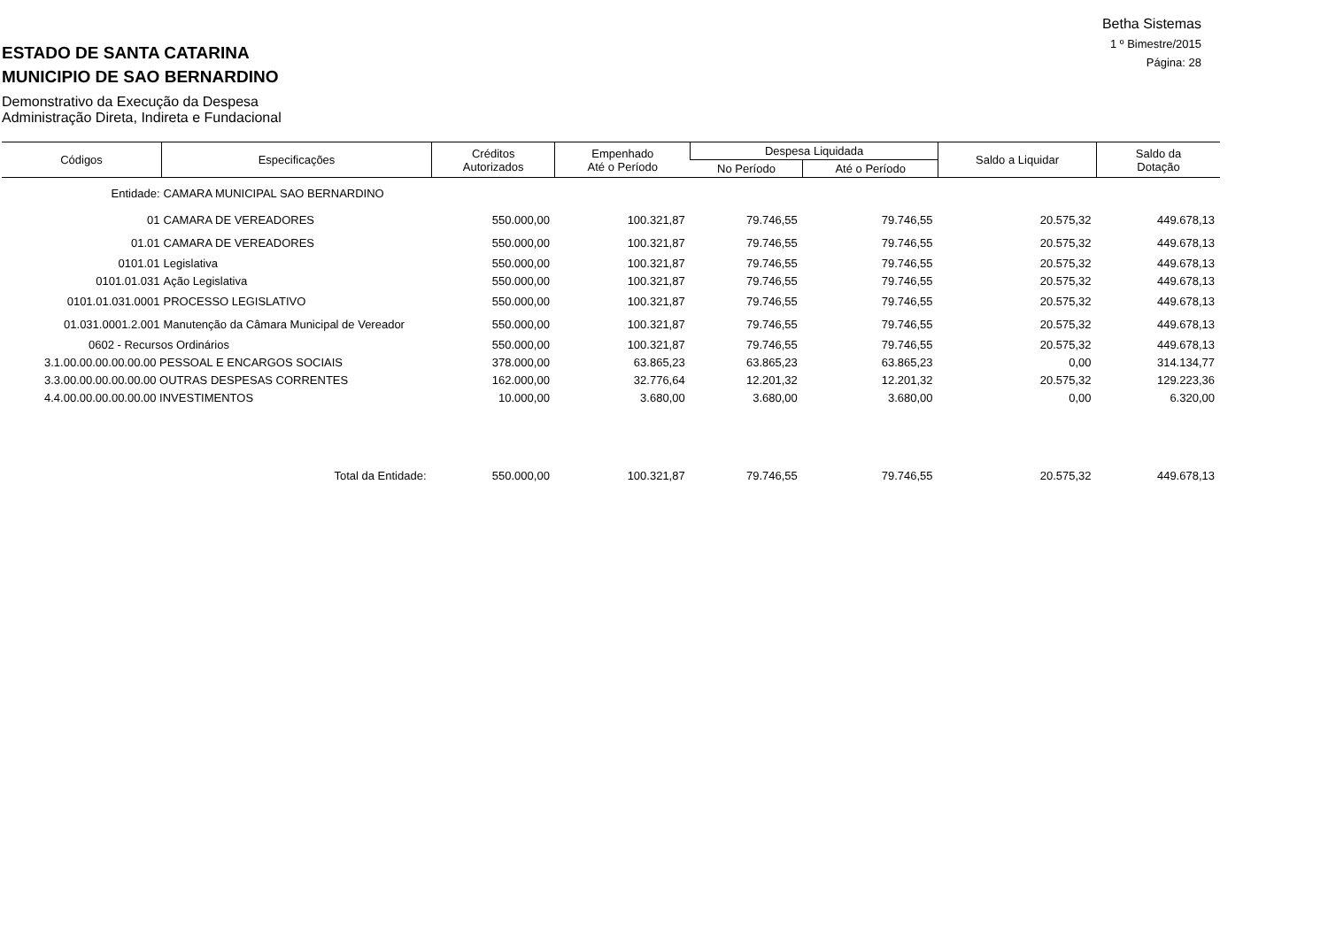Betha Sistemas
1 º Bimestre/2015
Página: 28
ESTADO DE SANTA CATARINA
MUNICIPIO DE SAO BERNARDINO
Demonstrativo da Execução da Despesa
Administração Direta, Indireta e Fundacional
| Códigos | Especificações | Créditos Autorizados | Empenhado Até o Período | Despesa Liquidada | | Saldo a Liquidar | Saldo da Dotação |
| --- | --- | --- | --- | --- | --- | --- | --- |
| | | | | No Período | Até o Período | | |
| Entidade: | CAMARA MUNICIPAL SAO BERNARDINO | | | | | | |
| 01 | CAMARA DE VEREADORES | 550.000,00 | 100.321,87 | 79.746,55 | 79.746,55 | 20.575,32 | 449.678,13 |
| 01.01 | CAMARA DE VEREADORES | 550.000,00 | 100.321,87 | 79.746,55 | 79.746,55 | 20.575,32 | 449.678,13 |
| 0101.01 | Legislativa | 550.000,00 | 100.321,87 | 79.746,55 | 79.746,55 | 20.575,32 | 449.678,13 |
| 0101.01.031 | Ação Legislativa | 550.000,00 | 100.321,87 | 79.746,55 | 79.746,55 | 20.575,32 | 449.678,13 |
| 0101.01.031.0001 | PROCESSO LEGISLATIVO | 550.000,00 | 100.321,87 | 79.746,55 | 79.746,55 | 20.575,32 | 449.678,13 |
| 01.031.0001.2.001 | Manutenção da Câmara Municipal de Vereador | 550.000,00 | 100.321,87 | 79.746,55 | 79.746,55 | 20.575,32 | 449.678,13 |
| 0602 - Recursos Ordinários | | 550.000,00 | 100.321,87 | 79.746,55 | 79.746,55 | 20.575,32 | 449.678,13 |
| 3.1.00.00.00.00.00.00 PESSOAL E ENCARGOS SOCIAIS | | 378.000,00 | 63.865,23 | 63.865,23 | 63.865,23 | 0,00 | 314.134,77 |
| 3.3.00.00.00.00.00.00 OUTRAS DESPESAS CORRENTES | | 162.000,00 | 32.776,64 | 12.201,32 | 12.201,32 | 20.575,32 | 129.223,36 |
| 4.4.00.00.00.00.00.00 INVESTIMENTOS | | 10.000,00 | 3.680,00 | 3.680,00 | 3.680,00 | 0,00 | 6.320,00 |
| Total da Entidade: | | 550.000,00 | 100.321,87 | 79.746,55 | 79.746,55 | 20.575,32 | 449.678,13 |